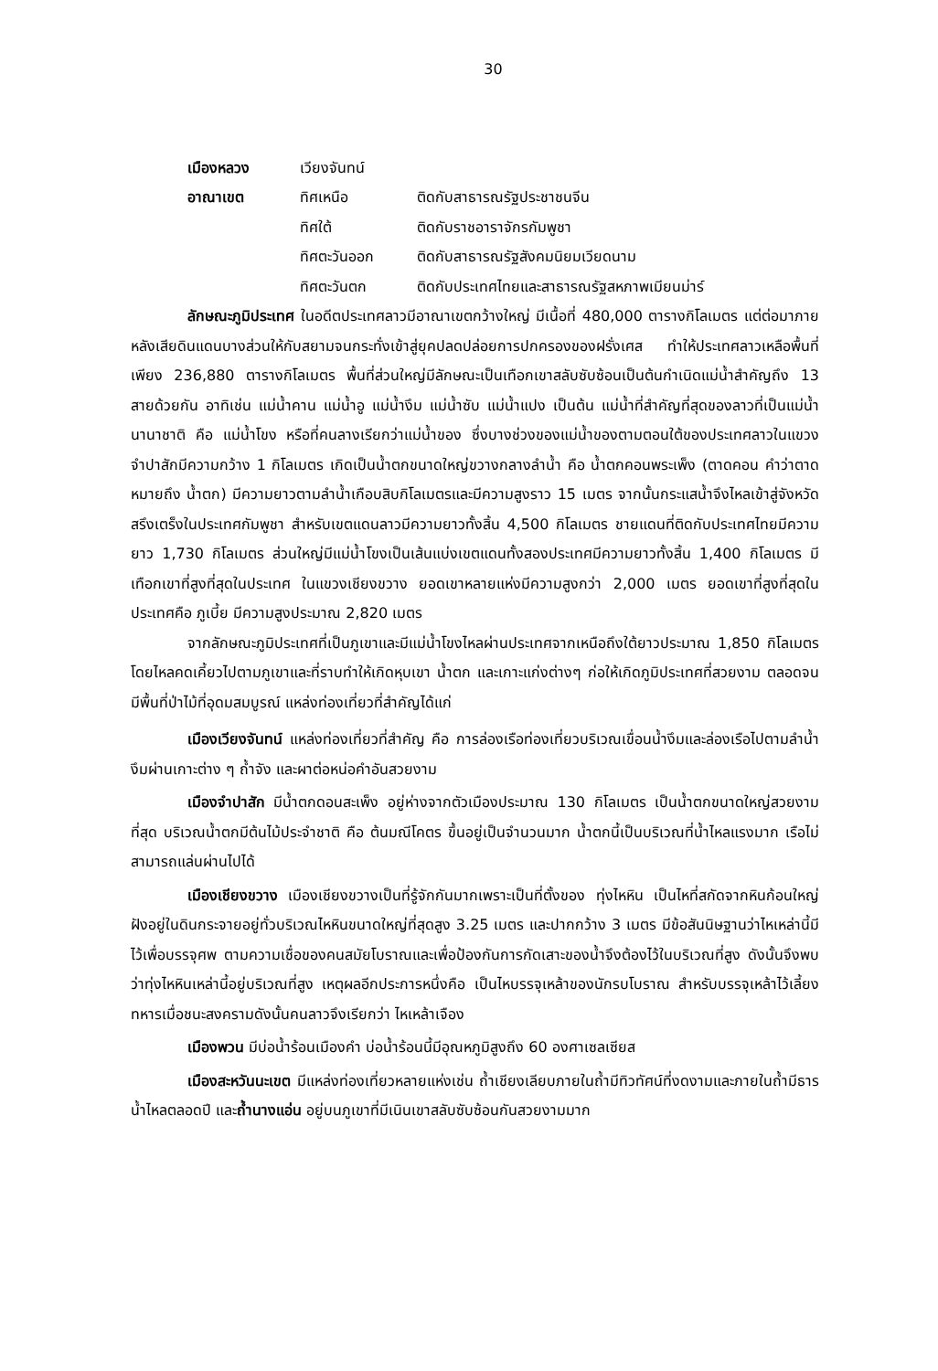30
| เมืองหลวง | เวียงจันทน์ | |
| อาณาเขต | ทิศเหนือ | ติดกับสาธารณรัฐประชาชนจีน |
| | ทิศใต้ | ติดกับราชอาราจักรกัมพูชา |
| | ทิศตะวันออก | ติดกับสาธารณรัฐสังคมนิยมเวียดนาม |
| | ทิศตะวันตก | ติดกับประเทศไทยและสาธารณรัฐสหภาพเมียนม่าร์ |
ลักษณะภูมิประเทศ ในอดีตประเทศลาวมีอาณาเขตกว้างใหญ่ มีเนื้อที่ 480,000 ตารางกิโลเมตร แต่ต่อมาภายหลังเสียดินแดนบางส่วนให้กับสยามจนกระทั่งเข้าสู่ยุคปลดปล่อยการปกครองของฝรั่งเศส ทำให้ประเทศลาวเหลือพื้นที่เพียง 236,880 ตารางกิโลเมตร พื้นที่ส่วนใหญ่มีลักษณะเป็นเทือกเขาสลับซับซ้อนเป็นต้นกำเนิดแม่น้ำสำคัญถึง 13 สายด้วยกัน อาทิเช่น แม่น้ำคาน แม่น้ำอู แม่น้ำงึม แม่น้ำซับ แม่น้ำแปง เป็นต้น แม่น้ำที่สำคัญที่สุดของลาวที่เป็นแม่น้ำนานาชาติ คือ แม่น้ำโขง หรือที่คนลางเรียกว่าแม่น้ำของ ซึ่งบางช่วงของแม่น้ำของตามตอนใต้ของประเทศลาวในแขวงจำปาสักมีความกว้าง 1 กิโลเมตร เกิดเป็นน้ำตกขนาดใหญ่ขวางกลางลำน้ำ คือ น้ำตกคอนพระเพ็ง (ตาดคอน คำว่าตาดหมายถึง น้ำตก) มีความยาวตามลำน้ำเกือบสิบกิโลเมตรและมีความสูงราว 15 เมตร จากนั้นกระแสน้ำจึงไหลเข้าสู่จังหวัดสรึงเตร็งในประเทศกัมพูชา สำหรับเขตแดนลาวมีความยาวทั้งสิ้น 4,500 กิโลเมตร ชายแดนที่ติดกับประเทศไทยมีความยาว 1,730 กิโลเมตร ส่วนใหญ่มีแม่น้ำโขงเป็นเส้นแบ่งเขตแดนทั้งสองประเทศมีความยาวทั้งสิ้น 1,400 กิโลเมตร มีเทือกเขาที่สูงที่สุดในประเทศ ในแขวงเชียงขวาง ยอดเขาหลายแห่งมีความสูงกว่า 2,000 เมตร ยอดเขาที่สูงที่สุดในประเทศคือ ภูเบี้ย มีความสูงประมาณ 2,820 เมตร
จากลักษณะภูมิประเทศที่เป็นภูเขาและมีแม่น้ำโขงไหลผ่านประเทศจากเหนือถึงใต้ยาวประมาณ 1,850 กิโลเมตร โดยไหลคดเคี้ยวไปตามภูเขาและที่ราบทำให้เกิดหุบเขา น้ำตก และเกาะแก่งต่างๆ ก่อให้เกิดภูมิประเทศที่สวยงาม ตลอดจนมีพื้นที่ป่าไม้ที่อุดมสมบูรณ์ แหล่งท่องเที่ยวที่สำคัญได้แก่
เมืองเวียงจันทน์ แหล่งท่องเที่ยวที่สำคัญ คือ การล่องเรือท่องเที่ยวบริเวณเขื่อนน้ำงึมและล่องเรือไปตามลำน้ำงึมผ่านเกาะต่าง ๆ ถ้ำจัง และผาต่อหน่อคำอันสวยงาม
เมืองจำปาสัก มีน้ำตกดอนสะเพ็ง อยู่ห่างจากตัวเมืองประมาณ 130 กิโลเมตร เป็นน้ำตกขนาดใหญ่สวยงามที่สุด บริเวณน้ำตกมีต้นไม้ประจำชาติ คือ ต้นมณีโคตร ขึ้นอยู่เป็นจำนวนมาก น้ำตกนี้เป็นบริเวณที่น้ำไหลแรงมาก เรือไม่สามารถแล่นผ่านไปได้
เมืองเชียงขวาง เมืองเชียงขวางเป็นที่รู้จักกันมากเพราะเป็นที่ตั้งของ ทุ่งไหหิน เป็นไหที่สกัดจากหินก้อนใหญ่ฝังอยู่ในดินกระจายอยู่ทั่วบริเวณไหหินขนาดใหญ่ที่สุดสูง 3.25 เมตร และปากกว้าง 3 เมตร มีข้อสันนิษฐานว่าไหเหล่านี้มีไว้เพื่อบรรจุศพ ตามความเชื่อของคนสมัยโบราณและเพื่อป้องกันการกัดเสาะของน้ำจึงต้องไว้ในบริเวณที่สูง ดังนั้นจึงพบว่าทุ่งไหหินเหล่านี้อยู่บริเวณที่สูง เหตุผลอีกประการหนึ่งคือ เป็นไหบรรจุเหล้าของนักรบโบราณ สำหรับบรรจุเหล้าไว้เลี้ยงทหารเมื่อชนะสงครามดังนั้นคนลาวจึงเรียกว่า ไหเหล้าเจือง
เมืองพวน มีบ่อน้ำร้อนเมืองคำ บ่อน้ำร้อนนี้มีอุณหภูมิสูงถึง 60 องศาเซลเซียส
เมืองสะหวันนะเขต มีแหล่งท่องเที่ยวหลายแห่งเช่น ถ้ำเชียงเลียบภายในถ้ำมีทิวทัศน์ที่งดงามและภายในถ้ำมีธารน้ำไหลตลอดปี และถ้ำนางแอ่น อยู่บนภูเขาที่มีเนินเขาสลับซับซ้อนกันสวยงามมาก